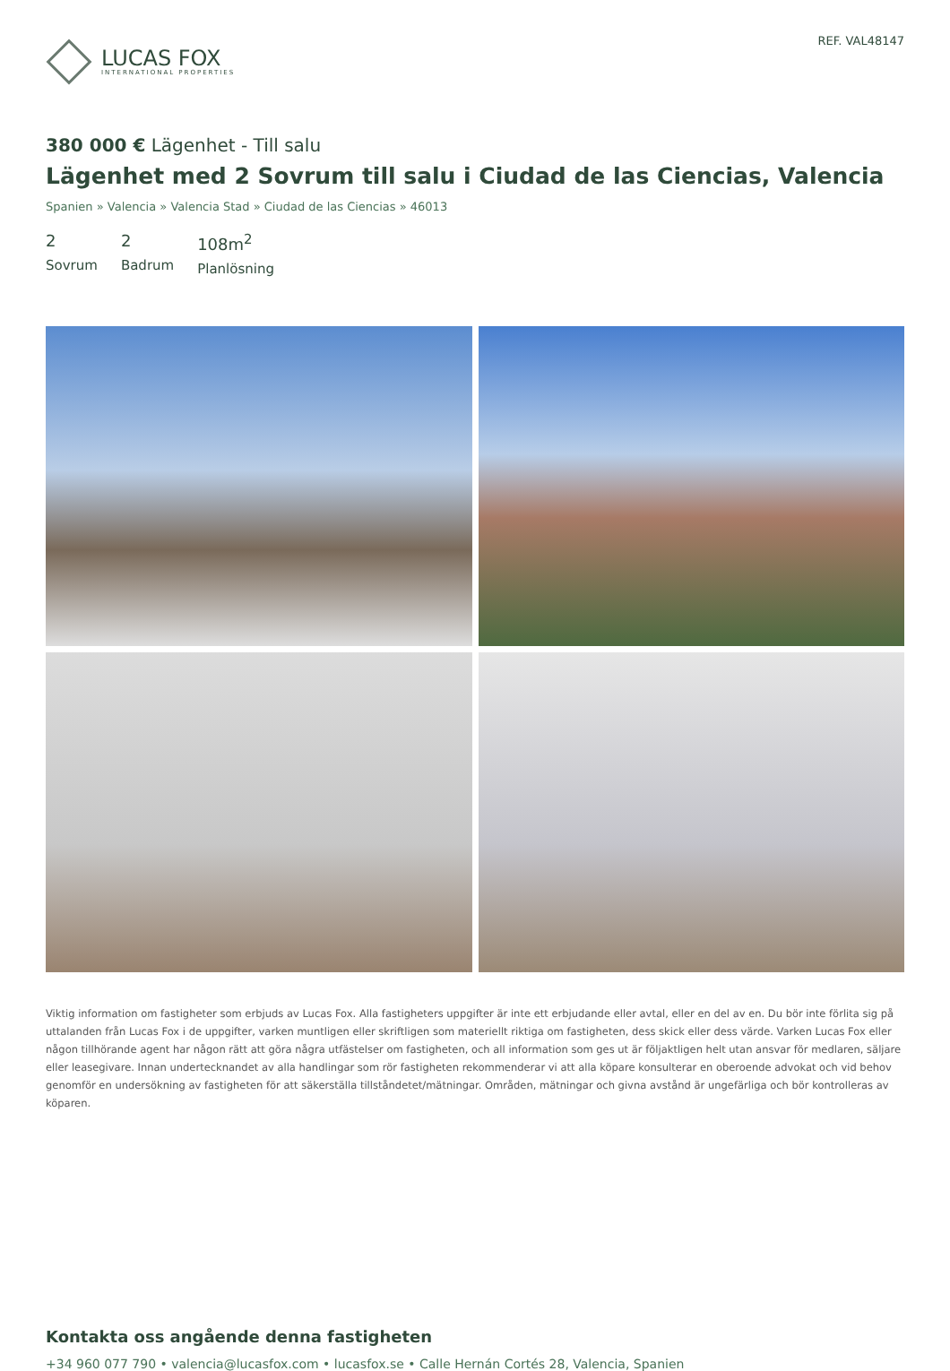LUCAS FOX
INTERNATIONAL PROPERTIES
REF. VAL48147
380 000 € Lägenhet - Till salu
Lägenhet med 2 Sovrum till salu i Ciudad de las Ciencias, Valencia
Spanien » Valencia » Valencia Stad » Ciudad de las Ciencias » 46013
2
Sovrum
2
Badrum
108m<sup>2</sup>
Planlösning
Viktig information om fastigheter som erbjuds av Lucas Fox. Alla fastigheters uppgifter är inte ett erbjudande eller avtal, eller en del av en. Du bör inte förlita sig på uttalanden från Lucas Fox i de uppgifter, varken muntligen eller skriftligen som materiellt riktiga om fastigheten, dess skick eller dess värde. Varken Lucas Fox eller någon tillhörande agent har någon rätt att göra några utfästelser om fastigheten, och all information som ges ut är följaktligen helt utan ansvar för medlaren, säljare eller leasegivare. Innan undertecknandet av alla handlingar som rör fastigheten rekommenderar vi att alla köpare konsulterar en oberoende advokat och vid behov genomför en undersökning av fastigheten för att säkerställa tillståndetet/mätningar. Områden, mätningar och givna avstånd är ungefärliga och bör kontrolleras av köparen.
Kontakta oss angående denna fastigheten
+34 960 077 790 • valencia@lucasfox.com • lucasfox.se • Calle Hernán Cortés 28, Valencia, Spanien